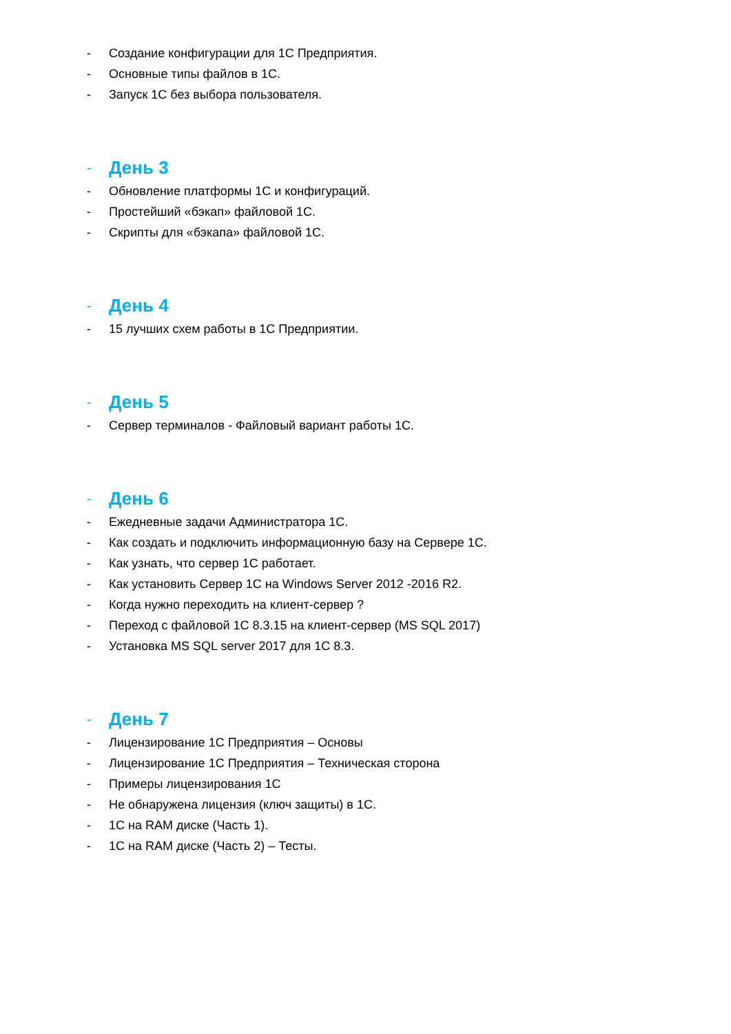- Создание конфигурации для 1С Предприятия.
- Основные типы файлов в 1С.
- Запуск 1С без выбора пользователя.
- День 3
- Обновление платформы 1С и конфигураций.
- Простейший «бэкап» файловой 1С.
- Скрипты для «бэкапа» файловой 1С.
- День 4
- 15 лучших схем работы в 1С Предприятии.
- День 5
- Сервер терминалов - Файловый вариант работы 1С.
- День 6
- Ежедневные задачи Администратора 1С.
- Как создать и подключить информационную базу на Сервере 1С.
- Как узнать, что сервер 1С работает.
- Как установить Сервер 1С на Windows Server 2012 -2016 R2.
- Когда нужно переходить на клиент-сервер ?
- Переход с файловой 1С 8.3.15 на клиент-сервер (MS SQL 2017)
- Установка MS SQL server 2017 для 1С 8.3.
- День 7
- Лицензирование 1С Предприятия – Основы
- Лицензирование 1С Предприятия – Техническая сторона
- Примеры лицензирования 1С
- Не обнаружена лицензия (ключ защиты) в 1С.
- 1С на RAM диске (Часть 1).
- 1С на RAM диске (Часть 2) – Тесты.